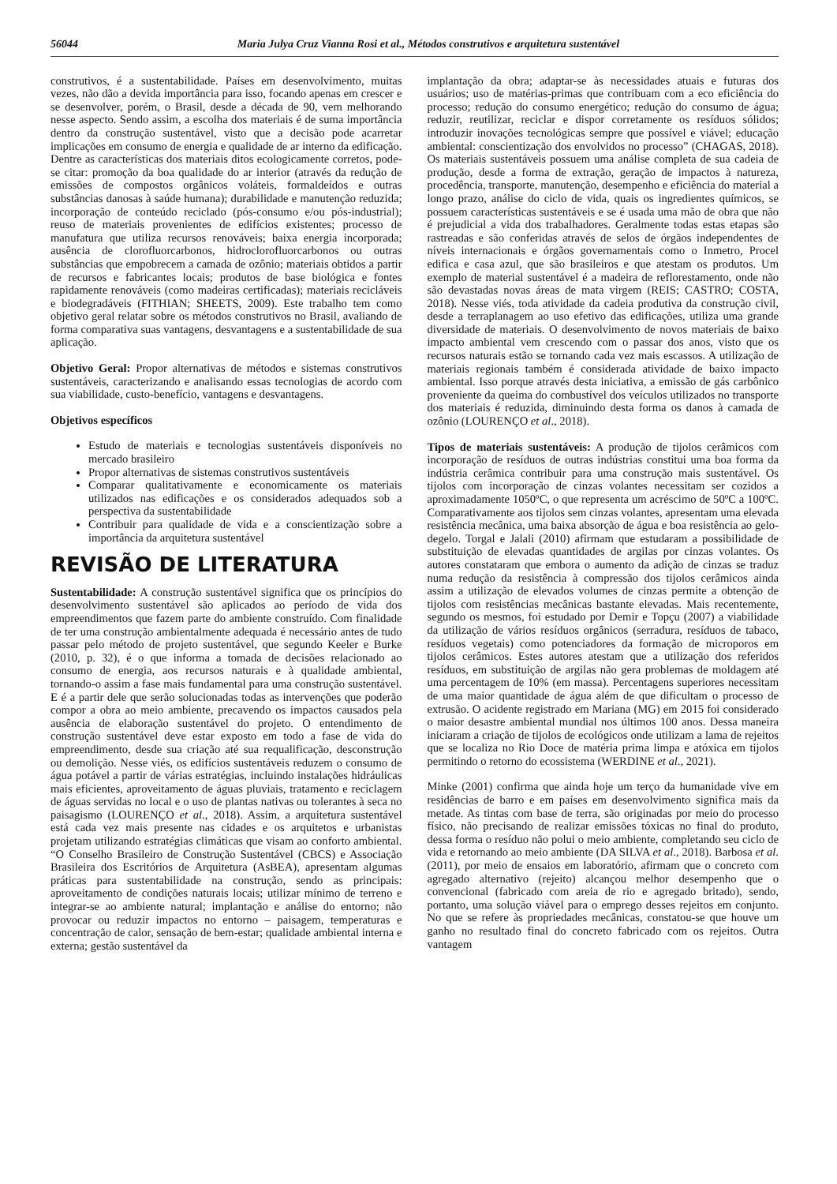56044 Maria Julya Cruz Vianna Rosi et al., Métodos construtivos e arquitetura sustentável
construtivos, é a sustentabilidade. Países em desenvolvimento, muitas vezes, não dão a devida importância para isso, focando apenas em crescer e se desenvolver, porém, o Brasil, desde a década de 90, vem melhorando nesse aspecto. Sendo assim, a escolha dos materiais é de suma importância dentro da construção sustentável, visto que a decisão pode acarretar implicações em consumo de energia e qualidade de ar interno da edificação. Dentre as características dos materiais ditos ecologicamente corretos, pode-se citar: promoção da boa qualidade do ar interior (através da redução de emissões de compostos orgânicos voláteis, formaldeídos e outras substâncias danosas à saúde humana); durabilidade e manutenção reduzida; incorporação de conteúdo reciclado (pós-consumo e/ou pós-industrial); reuso de materiais provenientes de edifícios existentes; processo de manufatura que utiliza recursos renováveis; baixa energia incorporada; ausência de clorofluorcarbonos, hidroclorofluorcarbonos ou outras substâncias que empobrecem a camada de ozônio; materiais obtidos a partir de recursos e fabricantes locais; produtos de base biológica e fontes rapidamente renováveis (como madeiras certificadas); materiais recicláveis e biodegradáveis (FITHIAN; SHEETS, 2009). Este trabalho tem como objetivo geral relatar sobre os métodos construtivos no Brasil, avaliando de forma comparativa suas vantagens, desvantagens e a sustentabilidade de sua aplicação.
Objetivo Geral: Propor alternativas de métodos e sistemas construtivos sustentáveis, caracterizando e analisando essas tecnologias de acordo com sua viabilidade, custo-benefício, vantagens e desvantagens.
Objetivos específicos
Estudo de materiais e tecnologias sustentáveis disponíveis no mercado brasileiro
Propor alternativas de sistemas construtivos sustentáveis
Comparar qualitativamente e economicamente os materiais utilizados nas edificações e os considerados adequados sob a perspectiva da sustentabilidade
Contribuir para qualidade de vida e a conscientização sobre a importância da arquitetura sustentável
REVISÃO DE LITERATURA
Sustentabilidade: A construção sustentável significa que os princípios do desenvolvimento sustentável são aplicados ao período de vida dos empreendimentos que fazem parte do ambiente construído. Com finalidade de ter uma construção ambientalmente adequada é necessário antes de tudo passar pelo método de projeto sustentável, que segundo Keeler e Burke (2010, p. 32), é o que informa a tomada de decisões relacionado ao consumo de energia, aos recursos naturais e à qualidade ambiental, tornando-o assim a fase mais fundamental para uma construção sustentável. E é a partir dele que serão solucionadas todas as intervenções que poderão compor a obra ao meio ambiente, precavendo os impactos causados pela ausência de elaboração sustentável do projeto. O entendimento de construção sustentável deve estar exposto em todo a fase de vida do empreendimento, desde sua criação até sua requalificação, desconstrução ou demolição. Nesse viés, os edifícios sustentáveis reduzem o consumo de água potável a partir de várias estratégias, incluindo instalações hidráulicas mais eficientes, aproveitamento de águas pluviais, tratamento e reciclagem de águas servidas no local e o uso de plantas nativas ou tolerantes à seca no paisagismo (LOURENÇO et al., 2018). Assim, a arquitetura sustentável está cada vez mais presente nas cidades e os arquitetos e urbanistas projetam utilizando estratégias climáticas que visam ao conforto ambiental. “O Conselho Brasileiro de Construção Sustentável (CBCS) e Associação Brasileira dos Escritórios de Arquitetura (AsBEA), apresentam algumas práticas para sustentabilidade na construção, sendo as principais: aproveitamento de condições naturais locais; utilizar mínimo de terreno e integrar-se ao ambiente natural; implantação e análise do entorno; não provocar ou reduzir impactos no entorno – paisagem, temperaturas e concentração de calor, sensação de bem-estar; qualidade ambiental interna e externa; gestão sustentável da
implantação da obra; adaptar-se às necessidades atuais e futuras dos usuários; uso de matérias-primas que contribuam com a eco eficiência do processo; redução do consumo energético; redução do consumo de água; reduzir, reutilizar, reciclar e dispor corretamente os resíduos sólidos; introduzir inovações tecnológicas sempre que possível e viável; educação ambiental: conscientização dos envolvidos no processo” (CHAGAS, 2018). Os materiais sustentáveis possuem uma análise completa de sua cadeia de produção, desde a forma de extração, geração de impactos à natureza, procedência, transporte, manutenção, desempenho e eficiência do material a longo prazo, análise do ciclo de vida, quais os ingredientes químicos, se possuem características sustentáveis e se é usada uma mão de obra que não é prejudicial a vida dos trabalhadores. Geralmente todas estas etapas são rastreadas e são conferidas através de selos de órgãos independentes de níveis internacionais e órgãos governamentais como o Inmetro, Procel edifica e casa azul, que são brasileiros e que atestam os produtos. Um exemplo de material sustentável é a madeira de reflorestamento, onde não são devastadas novas áreas de mata virgem (REIS; CASTRO; COSTA, 2018). Nesse viés, toda atividade da cadeia produtiva da construção civil, desde a terraplanagem ao uso efetivo das edificações, utiliza uma grande diversidade de materiais. O desenvolvimento de novos materiais de baixo impacto ambiental vem crescendo com o passar dos anos, visto que os recursos naturais estão se tornando cada vez mais escassos. A utilização de materiais regionais também é considerada atividade de baixo impacto ambiental. Isso porque através desta iniciativa, a emissão de gás carbônico proveniente da queima do combustível dos veículos utilizados no transporte dos materiais é reduzida, diminuindo desta forma os danos à camada de ozônio (LOURENÇO et al., 2018).
Tipos de materiais sustentáveis: A produção de tijolos cerâmicos com incorporação de resíduos de outras indústrias constitui uma boa forma da indústria cerâmica contribuir para uma construção mais sustentável. Os tijolos com incorporação de cinzas volantes necessitam ser cozidos a aproximadamente 1050ºC, o que representa um acréscimo de 50ºC a 100ºC. Comparativamente aos tijolos sem cinzas volantes, apresentam uma elevada resistência mecânica, uma baixa absorção de água e boa resistência ao gelo-degelo. Torgal e Jalali (2010) afirmam que estudaram a possibilidade de substituição de elevadas quantidades de argilas por cinzas volantes. Os autores constataram que embora o aumento da adição de cinzas se traduz numa redução da resistência à compressão dos tijolos cerâmicos ainda assim a utilização de elevados volumes de cinzas permite a obtenção de tijolos com resistências mecânicas bastante elevadas. Mais recentemente, segundo os mesmos, foi estudado por Demir e Topçu (2007) a viabilidade da utilização de vários resíduos orgânicos (serradura, resíduos de tabaco, resíduos vegetais) como potenciadores da formação de microporos em tijolos cerâmicos. Estes autores atestam que a utilização dos referidos resíduos, em substituição de argilas não gera problemas de moldagem até uma percentagem de 10% (em massa). Percentagens superiores necessitam de uma maior quantidade de água além de que dificultam o processo de extrusão. O acidente registrado em Mariana (MG) em 2015 foi considerado o maior desastre ambiental mundial nos últimos 100 anos. Dessa maneira iniciaram a criação de tijolos de ecológicos onde utilizam a lama de rejeitos que se localiza no Rio Doce de matéria prima limpa e atóxica em tijolos permitindo o retorno do ecossistema (WERDINE et al., 2021).
Minke (2001) confirma que ainda hoje um terço da humanidade vive em residências de barro e em países em desenvolvimento significa mais da metade. As tintas com base de terra, são originadas por meio do processo físico, não precisando de realizar emissões tóxicas no final do produto, dessa forma o resíduo não polui o meio ambiente, completando seu ciclo de vida e retornando ao meio ambiente (DA SILVA et al., 2018). Barbosa et al. (2011), por meio de ensaios em laboratório, afirmam que o concreto com agregado alternativo (rejeito) alcançou melhor desempenho que o convencional (fabricado com areia de rio e agregado britado), sendo, portanto, uma solução viável para o emprego desses rejeitos em conjunto. No que se refere às propriedades mecânicas, constatou-se que houve um ganho no resultado final do concreto fabricado com os rejeitos. Outra vantagem